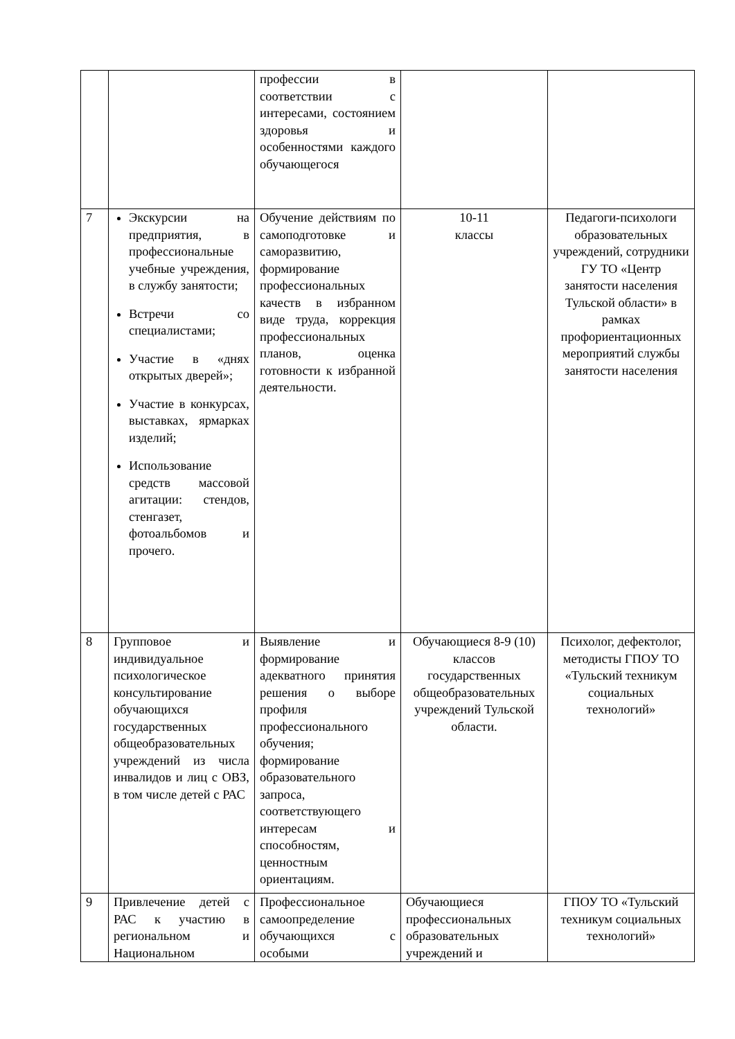| | | профессии в соответствии с интересами, состоянием здоровья и особенностями каждого обучающегося | | |
| 7 | Экскурсии на предприятия, в профессиональные учебные учреждения, в службу занятости; Встречи со специалистами; Участие в «днях открытых дверей»; Участие в конкурсах, выставках, ярмарках изделий; Использование средств массовой агитации: стендов, стенгазет, фотоальбомов и прочего. | Обучение действиям по самоподготовке и саморазвитию, формирование профессиональных качеств в избранном виде труда, коррекция профессиональных планов, оценка готовности к избранной деятельности. | 10-11 классы | Педагоги-психологи образовательных учреждений, сотрудники ГУ ТО «Центр занятости населения Тульской области» в рамках профориентационных мероприятий службы занятости населения |
| 8 | Групповое и индивидуальное психологическое консультирование обучающихся государственных общеобразовательных учреждений из числа инвалидов и лиц с ОВЗ, в том числе детей с РАС | Выявление и формирование адекватного принятия решения о выборе профиля профессионального обучения; формирование образовательного запроса, соответствующего интересам и способностям, ценностным ориентациям. | Обучающиеся 8-9 (10) классов государственных общеобразовательных учреждений Тульской области. | Психолог, дефектолог, методисты ГПОУ ТО «Тульский техникум социальных технологий» |
| 9 | Привлечение детей с РАС к участию в региональном и Национальном | Профессиональное самоопределение обучающихся с особыми | Обучающиеся профессиональных образовательных учреждений и | ГПОУ ТО «Тульский техникум социальных технологий» |